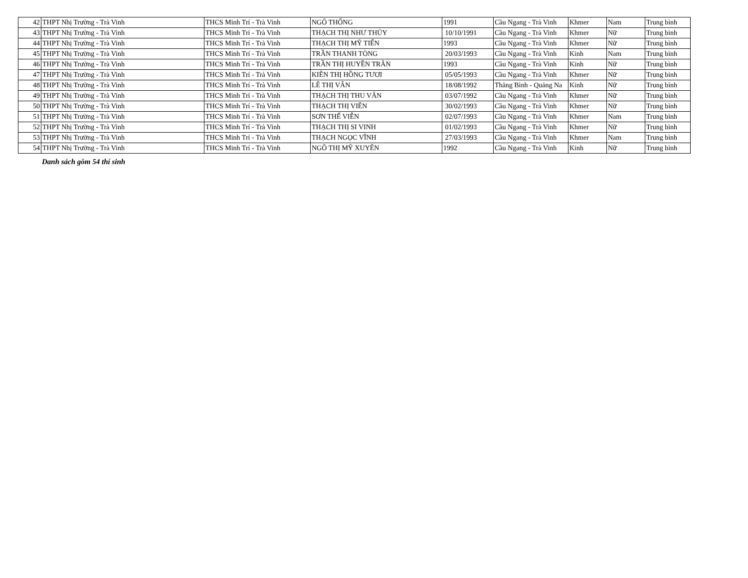| 42 | THPT Nhị Trường - Trà Vinh | THCS Minh Trí - Trà Vinh | NGÔ THỐNG | 1991 | Cầu Ngang - Trà Vinh | Khmer | Nam | Trung bình |
| 43 | THPT Nhị Trường - Trà Vinh | THCS Minh Trí - Trà Vinh | THẠCH THỊ NHƯ THỦY | 10/10/1991 | Cầu Ngang - Trà Vinh | Khmer | Nữ | Trung bình |
| 44 | THPT Nhị Trường - Trà Vinh | THCS Minh Trí - Trà Vinh | THẠCH THỊ MỸ TIẾN | 1993 | Cầu Ngang - Trà Vinh | Khmer | Nữ | Trung bình |
| 45 | THPT Nhị Trường - Trà Vinh | THCS Minh Trí - Trà Vinh | TRẦN THANH TÒNG | 20/03/1993 | Cầu Ngang - Trà Vinh | Kinh | Nam | Trung bình |
| 46 | THPT Nhị Trường - Trà Vinh | THCS Minh Trí - Trà Vinh | TRẦN THỊ HUYỀN TRÂN | 1993 | Cầu Ngang - Trà Vinh | Kinh | Nữ | Trung bình |
| 47 | THPT Nhị Trường - Trà Vinh | THCS Minh Trí - Trà Vinh | KIÊN THỊ HỒNG TƯƠI | 05/05/1993 | Cầu Ngang - Trà Vinh | Khmer | Nữ | Trung bình |
| 48 | THPT Nhị Trường - Trà Vinh | THCS Minh Trí - Trà Vinh | LÊ THỊ VÂN | 18/08/1992 | Thăng Bình - Quảng Na | Kinh | Nữ | Trung bình |
| 49 | THPT Nhị Trường - Trà Vinh | THCS Minh Trí - Trà Vinh | THẠCH THỊ THU VÂN | 03/07/1992 | Cầu Ngang - Trà Vinh | Khmer | Nữ | Trung bình |
| 50 | THPT Nhị Trường - Trà Vinh | THCS Minh Trí - Trà Vinh | THẠCH THỊ VIÊN | 30/02/1993 | Cầu Ngang - Trà Vinh | Khmer | Nữ | Trung bình |
| 51 | THPT Nhị Trường - Trà Vinh | THCS Minh Trí - Trà Vinh | SƠN THẾ VIỄN | 02/07/1993 | Cầu Ngang - Trà Vinh | Khmer | Nam | Trung bình |
| 52 | THPT Nhị Trường - Trà Vinh | THCS Minh Trí - Trà Vinh | THẠCH THỊ SI VINH | 01/02/1993 | Cầu Ngang - Trà Vinh | Khmer | Nữ | Trung bình |
| 53 | THPT Nhị Trường - Trà Vinh | THCS Minh Trí - Trà Vinh | THẠCH NGỌC VĨNH | 27/03/1993 | Cầu Ngang - Trà Vinh | Khmer | Nam | Trung bình |
| 54 | THPT Nhị Trường - Trà Vinh | THCS Minh Trí - Trà Vinh | NGÔ THỊ MỸ XUYÊN | 1992 | Cầu Ngang - Trà Vinh | Kinh | Nữ | Trung bình |
Danh sách gồm 54 thí sinh